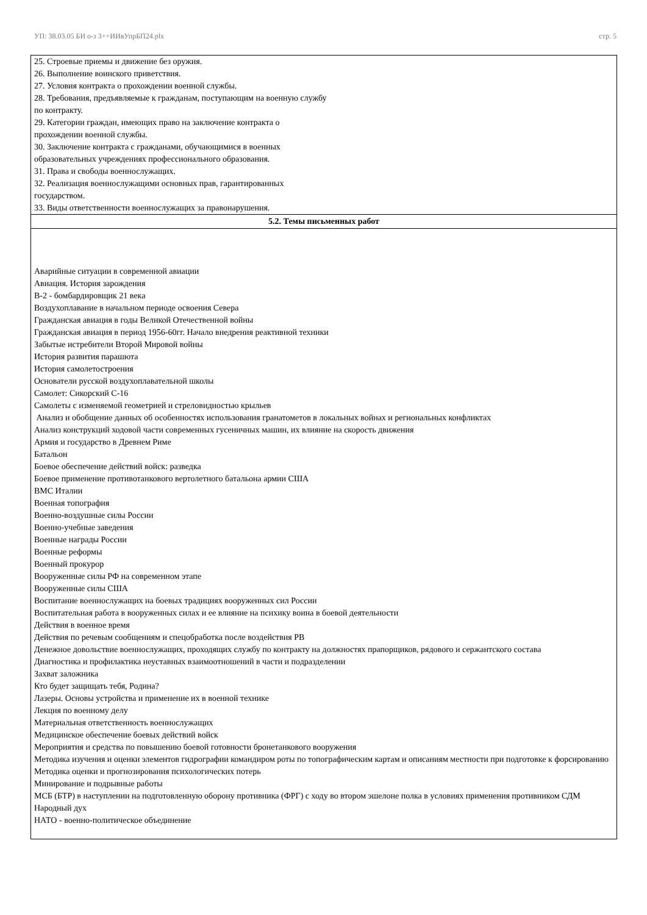УП: 38.03.05 БИ о-з 3++ИИвУпрБП24.plx стр. 5
| 25. Строевые приемы и движение без оружия. 26. Выполнение воинского приветствия. 27. Условия контракта о прохождении военной службы. 28. Требования, предъявляемые к гражданам, поступающим на военную службу по контракту. 29. Категории граждан, имеющих право на заключение контракта о прохождении военной службы. 30. Заключение контракта с гражданами, обучающимися в военных образовательных учреждениях профессионального образования. 31. Права и свободы военнослужащих. 32. Реализация военнослужащими основных прав, гарантированных государством. 33. Виды ответственности военнослужащих за правонарушения. |
| 5.2. Темы письменных работ |
| Аварийные ситуации в современной авиации Авиация. История зарождения В-2 - бомбардировщик 21 века Воздухоплавание в начальном периоде освоения Севера Гражданская авиация в годы Великой Отечественной войны Гражданская авиация в период 1956-60гг. Начало внедрения реактивной техники Забытые истребители Второй Мировой войны История развития парашюта История самолетостроения Основатели русской воздухоплавательной школы Самолет: Сикорский С-16 Самолеты с изменяемой геометрией и стреловидностью крыльев Анализ и обобщение данных об особенностях использования гранатометов в локальных войнах и региональных конфликтах Анализ конструкций ходовой части современных гусеничных машин, их влияние на скорость движения Армия и государство в Древнем Риме Батальон Боевое обеспечение действий войск: разведка Боевое применение противотанкового вертолетного батальона армии США ВМС Италии Военная топография Военно-воздушные силы России Военно-учебные заведения Военные награды России Военные реформы Военный прокурор Вооруженные силы РФ на современном этапе Вооруженные силы США Воспитание военнослужащих на боевых традициях вооруженных сил России Воспитательная работа в вооруженных силах и ее влияние на психику воина в боевой деятельности Действия в военное время Действия по речевым сообщениям и спецобработка после воздействия РВ Денежное довольствие военнослужащих, проходящих службу по контракту на должностях прапорщиков, рядового и сержантского состава Диагностика и профилактика неуставных взаимоотношений в части и подразделении Захват заложника Кто будет защищать тебя, Родина? Лазеры. Основы устройства и применение их в военной технике Лекция по военному делу Материальная ответственность военнослужащих Медицинское обеспечение боевых действий войск Мероприятия и средства по повышению боевой готовности бронетанкового вооружения Методика изучения и оценки элементов гидрографии командиром роты по топографическим картам и описаниям местности при подготовке к форсированию Методика оценки и прогнозирования психологических потерь Минирование и подрывные работы МСБ (БТР) в наступлении на подготовленную оборону противника (ФРГ) с ходу во втором эшелоне полка в условиях применения противником СДМ Народный дух НАТО - военно-политическое объединение |